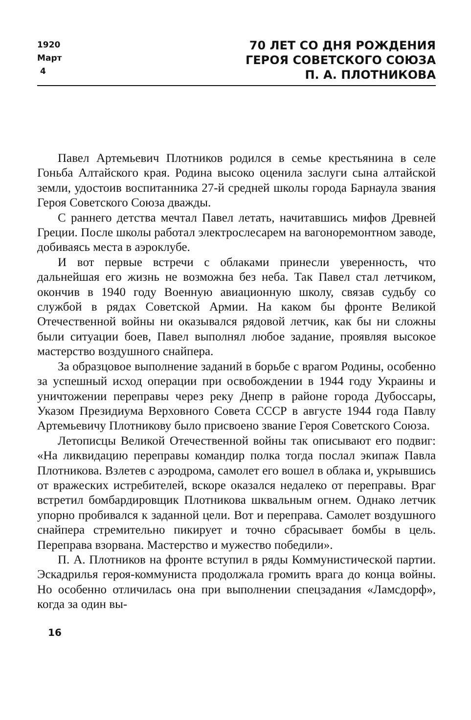1920
Март
4
70 ЛЕТ СО ДНЯ РОЖДЕНИЯ
ГЕРОЯ СОВЕТСКОГО СОЮЗА
П. А. ПЛОТНИКОВА
Павел Артемьевич Плотников родился в семье крестьянина в селе Гоньба Алтайского края. Родина высоко оценила заслуги сына алтайской земли, удостоив воспитанника 27-й средней школы города Барнаула звания Героя Советского Союза дважды.
С раннего детства мечтал Павел летать, начитавшись мифов Древней Греции. После школы работал электрослесарем на вагоноремонтном заводе, добиваясь места в аэроклубе.
И вот первые встречи с облаками принесли уверенность, что дальнейшая его жизнь не возможна без неба. Так Павел стал летчиком, окончив в 1940 году Военную авиационную школу, связав судьбу со службой в рядах Советской Армии. На каком бы фронте Великой Отечественной войны ни оказывался рядовой летчик, как бы ни сложны были ситуации боев, Павел выполнял любое задание, проявляя высокое мастерство воздушного снайпера.
За образцовое выполнение заданий в борьбе с врагом Родины, особенно за успешный исход операции при освобождении в 1944 году Украины и уничтожении переправы через реку Днепр в районе города Дубоссары, Указом Президиума Верховного Совета СССР в августе 1944 года Павлу Артемьевичу Плотникову было присвоено звание Героя Советского Союза.
Летописцы Великой Отечественной войны так описывают его подвиг: «На ликвидацию переправы командир полка тогда послал экипаж Павла Плотникова. Взлетев с аэродрома, самолет его вошел в облака и, укрывшись от вражеских истребителей, вскоре оказался недалеко от переправы. Враг встретил бомбардировщик Плотникова шквальным огнем. Однако летчик упорно пробивался к заданной цели. Вот и переправа. Самолет воздушного снайпера стремительно пикирует и точно сбрасывает бомбы в цель. Переправа взорвана. Мастерство и мужество победили».
П. А. Плотников на фронте вступил в ряды Коммунистической партии. Эскадрилья героя-коммуниста продолжала громить врага до конца войны. Но особенно отличилась она при выполнении спецзадания «Ламсдорф», когда за один вы-
16